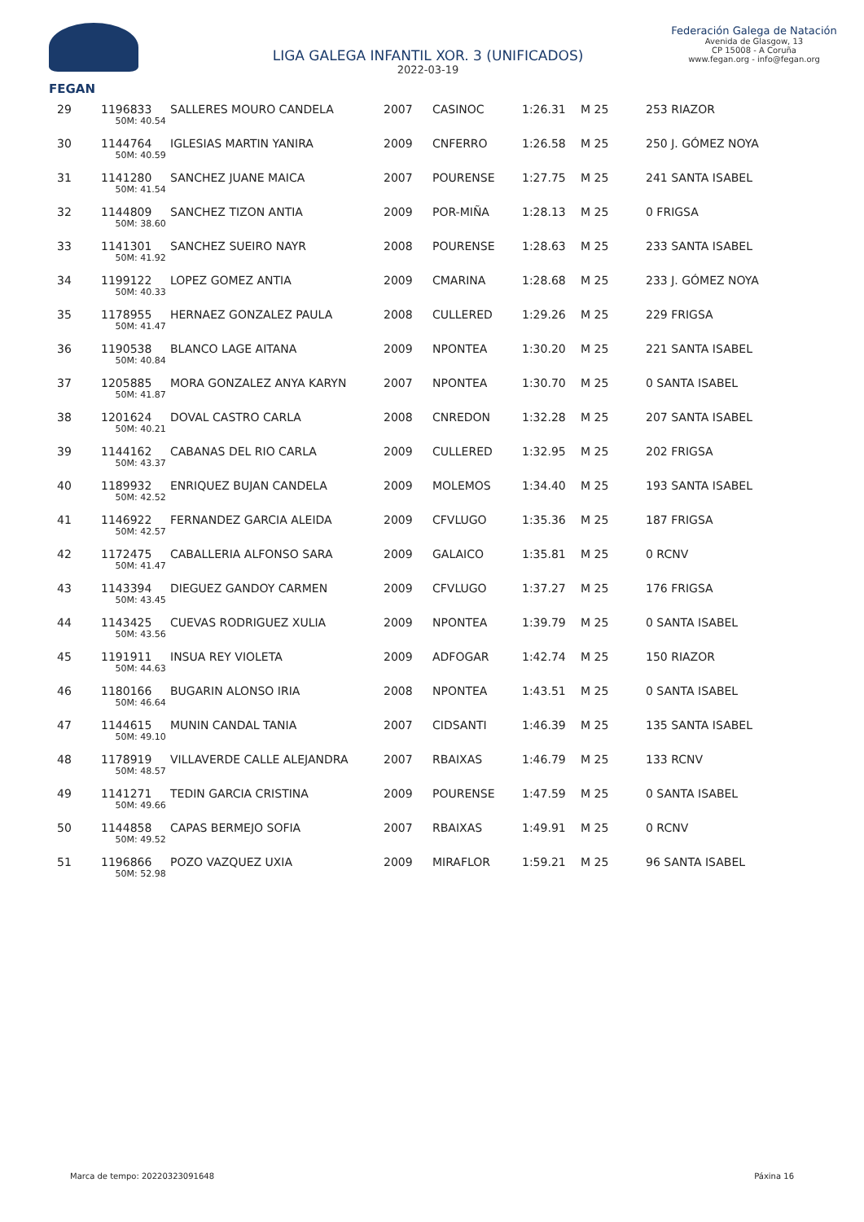FEGAN
LIGA GALEGA INFANTIL XOR. 3 (UNIFICADOS)
2022-03-19
Federación Galega de Natación
Avenida de Glasgow, 13
CP 15008 - A Coruña
www.fegan.org - info@fegan.org
| 29 | 1196833 | SALLERES MOURO CANDELA | 2007 | CASINOC | 1:26.31 | M 25 | 253 RIAZOR |
| | 50M: 40.54 | | | | | | |
| 30 | 1144764 | IGLESIAS MARTIN YANIRA | 2009 | CNFERRO | 1:26.58 | M 25 | 250 J. GÓMEZ NOYA |
| | 50M: 40.59 | | | | | | |
| 31 | 1141280 | SANCHEZ JUANE MAICA | 2007 | POURENSE | 1:27.75 | M 25 | 241 SANTA ISABEL |
| | 50M: 41.54 | | | | | | |
| 32 | 1144809 | SANCHEZ TIZON ANTIA | 2009 | POR-MIÑA | 1:28.13 | M 25 | 0 FRIGSA |
| | 50M: 38.60 | | | | | | |
| 33 | 1141301 | SANCHEZ SUEIRO NAYR | 2008 | POURENSE | 1:28.63 | M 25 | 233 SANTA ISABEL |
| | 50M: 41.92 | | | | | | |
| 34 | 1199122 | LOPEZ GOMEZ ANTIA | 2009 | CMARINA | 1:28.68 | M 25 | 233 J. GÓMEZ NOYA |
| | 50M: 40.33 | | | | | | |
| 35 | 1178955 | HERNAEZ GONZALEZ PAULA | 2008 | CULLERED | 1:29.26 | M 25 | 229 FRIGSA |
| | 50M: 41.47 | | | | | | |
| 36 | 1190538 | BLANCO LAGE AITANA | 2009 | NPONTEA | 1:30.20 | M 25 | 221 SANTA ISABEL |
| | 50M: 40.84 | | | | | | |
| 37 | 1205885 | MORA GONZALEZ ANYA KARYN | 2007 | NPONTEA | 1:30.70 | M 25 | 0 SANTA ISABEL |
| | 50M: 41.87 | | | | | | |
| 38 | 1201624 | DOVAL CASTRO CARLA | 2008 | CNREDON | 1:32.28 | M 25 | 207 SANTA ISABEL |
| | 50M: 40.21 | | | | | | |
| 39 | 1144162 | CABANAS DEL RIO CARLA | 2009 | CULLERED | 1:32.95 | M 25 | 202 FRIGSA |
| | 50M: 43.37 | | | | | | |
| 40 | 1189932 | ENRIQUEZ BUJAN CANDELA | 2009 | MOLEMOS | 1:34.40 | M 25 | 193 SANTA ISABEL |
| | 50M: 42.52 | | | | | | |
| 41 | 1146922 | FERNANDEZ GARCIA ALEIDA | 2009 | CFVLUGO | 1:35.36 | M 25 | 187 FRIGSA |
| | 50M: 42.57 | | | | | | |
| 42 | 1172475 | CABALLERIA ALFONSO SARA | 2009 | GALAICO | 1:35.81 | M 25 | 0 RCNV |
| | 50M: 41.47 | | | | | | |
| 43 | 1143394 | DIEGUEZ GANDOY CARMEN | 2009 | CFVLUGO | 1:37.27 | M 25 | 176 FRIGSA |
| | 50M: 43.45 | | | | | | |
| 44 | 1143425 | CUEVAS RODRIGUEZ XULIA | 2009 | NPONTEA | 1:39.79 | M 25 | 0 SANTA ISABEL |
| | 50M: 43.56 | | | | | | |
| 45 | 1191911 | INSUA REY VIOLETA | 2009 | ADFOGAR | 1:42.74 | M 25 | 150 RIAZOR |
| | 50M: 44.63 | | | | | | |
| 46 | 1180166 | BUGARIN ALONSO IRIA | 2008 | NPONTEA | 1:43.51 | M 25 | 0 SANTA ISABEL |
| | 50M: 46.64 | | | | | | |
| 47 | 1144615 | MUNIN CANDAL TANIA | 2007 | CIDSANTI | 1:46.39 | M 25 | 135 SANTA ISABEL |
| | 50M: 49.10 | | | | | | |
| 48 | 1178919 | VILLAVERDE CALLE ALEJANDRA | 2007 | RBAIXAS | 1:46.79 | M 25 | 133 RCNV |
| | 50M: 48.57 | | | | | | |
| 49 | 1141271 | TEDIN GARCIA CRISTINA | 2009 | POURENSE | 1:47.59 | M 25 | 0 SANTA ISABEL |
| | 50M: 49.66 | | | | | | |
| 50 | 1144858 | CAPAS BERMEJO SOFIA | 2007 | RBAIXAS | 1:49.91 | M 25 | 0 RCNV |
| | 50M: 49.52 | | | | | | |
| 51 | 1196866 | POZO VAZQUEZ UXIA | 2009 | MIRAFLOR | 1:59.21 | M 25 | 96 SANTA ISABEL |
| | 50M: 52.98 | | | | | | |
Marca de tempo: 20220323091648 Páxina 16